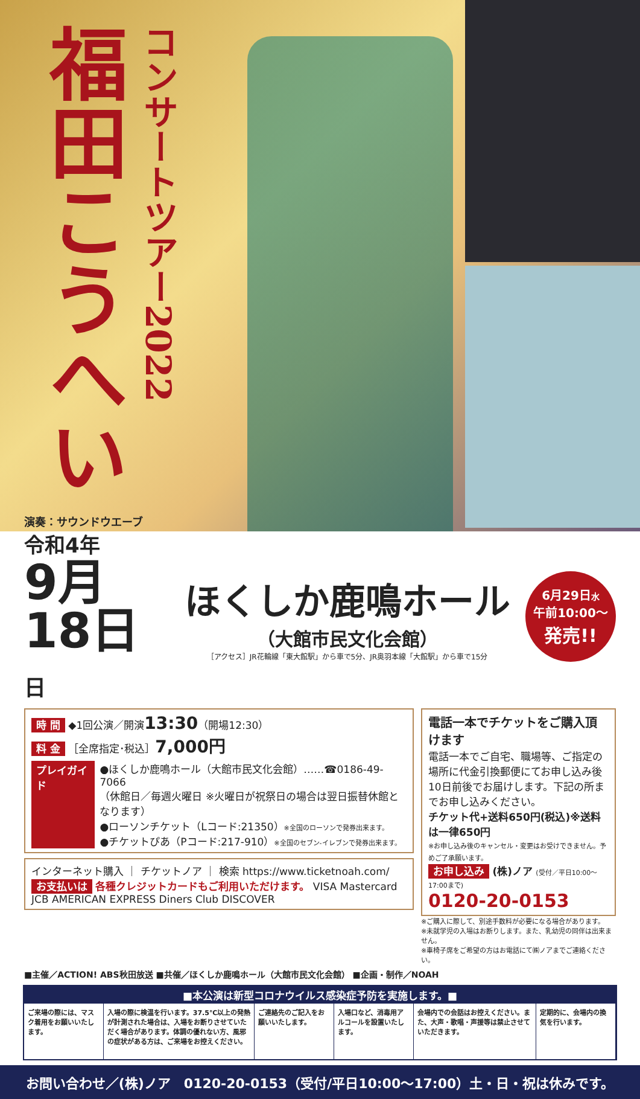福田こうへい
コンサートツアー2022
演奏：サウンドウエーブ
令和4年
9月18日 日
ほくしか鹿鳴ホール
（大館市民文化会館）
［アクセス］JR花輪線「東大館駅」から車で5分、JR奥羽本線「大館駅」から車で15分
6月29日水
午前10:00〜
発売!!
時 間 ◆1回公演／開演13:30（開場12:30）
料 金 ［全席指定･税込］7,000円
プレイガイド ●ほくしか鹿鳴ホール（大館市民文化会館）……☎0186-49-7066
（休館日／毎週火曜日 ※火曜日が祝祭日の場合は翌日振替休館となります）
●ローソンチケット（Lコード:21350）※全国のローソンで発券出来ます。
●チケットぴあ（Pコード:217-910）※全国のセブン-イレブンで発券出来ます。
インターネット購入 ｜ チケットノア ｜ 検索 https://www.ticketnoah.com/
お支払いは 各種クレジットカードもご利用いただけます。 VISA Mastercard JCB AMERICAN EXPRESS Diners Club DISCOVER
電話一本でチケットをご購入頂けます
電話一本でご自宅、職場等、ご指定の場所に代金引換郵便にてお申し込み後10日前後でお届けします。下記の所までお申し込みください。
チケット代+送料650円(税込)※送料は一律650円
※お申し込み後のキャンセル・変更はお受けできません。予めご了承願います。
お申し込み (株)ノア (受付／平日10:00〜17:00まで)
0120-20-0153
※ご購入に際して、別途手数料が必要になる場合があります。
※未就学児の入場はお断りします。また、乳幼児の同伴は出来ません。
※車椅子席をご希望の方はお電話にて㈱ノアまでご連絡ください。
■主催／ACTION! ABS秋田放送 ■共催／ほくしか鹿鳴ホール（大館市民文化会館） ■企画・制作／NOAH
■本公演は新型コロナウイルス感染症予防を実施します。■
ご来場の際には、マスク着用をお願いいたします。
入場の際に検温を行います。37.5℃以上の発熱が計測された場合は、入場をお断りさせていただく場合があります。体調の優れない方、風邪の症状がある方は、ご来場をお控えください。
ご連絡先のご記入をお願いいたします。 入場口など、消毒用アルコールを設置いたします。
会場内での会話はお控えください。また、大声・歌唱・声援等は禁止させていただきます。
定期的に、会場内の換気を行います。
お問い合わせ／(株)ノア　0120-20-0153（受付/平日10:00〜17:00）土・日・祝は休みです。